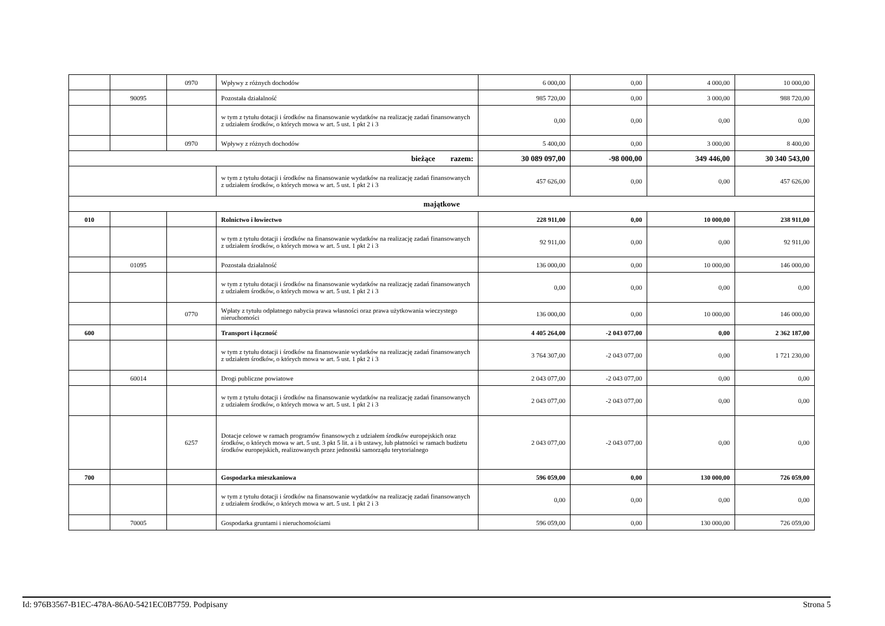| | | 0970 | Wpływy z różnych dochodów | 6 000,00 | 0,00 | 4 000,00 | 10 000,00 |
| | 90095 | | Pozostała działalność | 985 720,00 | 0,00 | 3 000,00 | 988 720,00 |
| | | | w tym z tytułu dotacji i środków na finansowanie wydatków na realizację zadań finansowanych z udziałem środków, o których mowa w art. 5 ust. 1 pkt 2 i 3 | 0,00 | 0,00 | 0,00 | 0,00 |
| | | 0970 | Wpływy z różnych dochodów | 5 400,00 | 0,00 | 3 000,00 | 8 400,00 |
| bieżące razem: | | | | 30 089 097,00 | -98 000,00 | 349 446,00 | 30 340 543,00 |
| | | | w tym z tytułu dotacji i środków na finansowanie wydatków na realizację zadań finansowanych z udziałem środków, o których mowa w art. 5 ust. 1 pkt 2 i 3 | 457 626,00 | 0,00 | 0,00 | 457 626,00 |
| majątkowe | | | | | | | |
| 010 | | | Rolnictwo i łowiectwo | 228 911,00 | 0,00 | 10 000,00 | 238 911,00 |
| | | | w tym z tytułu dotacji i środków na finansowanie wydatków na realizację zadań finansowanych z udziałem środków, o których mowa w art. 5 ust. 1 pkt 2 i 3 | 92 911,00 | 0,00 | 0,00 | 92 911,00 |
| | 01095 | | Pozostała działalność | 136 000,00 | 0,00 | 10 000,00 | 146 000,00 |
| | | | w tym z tytułu dotacji i środków na finansowanie wydatków na realizację zadań finansowanych z udziałem środków, o których mowa w art. 5 ust. 1 pkt 2 i 3 | 0,00 | 0,00 | 0,00 | 0,00 |
| | | 0770 | Wpłaty z tytułu odpłatnego nabycia prawa własności oraz prawa użytkowania wieczystego nieruchomości | 136 000,00 | 0,00 | 10 000,00 | 146 000,00 |
| 600 | | | Transport i łączność | 4 405 264,00 | -2 043 077,00 | 0,00 | 2 362 187,00 |
| | | | w tym z tytułu dotacji i środków na finansowanie wydatków na realizację zadań finansowanych z udziałem środków, o których mowa w art. 5 ust. 1 pkt 2 i 3 | 3 764 307,00 | -2 043 077,00 | 0,00 | 1 721 230,00 |
| | 60014 | | Drogi publiczne powiatowe | 2 043 077,00 | -2 043 077,00 | 0,00 | 0,00 |
| | | | w tym z tytułu dotacji i środków na finansowanie wydatków na realizację zadań finansowanych z udziałem środków, o których mowa w art. 5 ust. 1 pkt 2 i 3 | 2 043 077,00 | -2 043 077,00 | 0,00 | 0,00 |
| | | 6257 | Dotacje celowe w ramach programów finansowych z udziałem środków europejskich oraz środków, o których mowa w art. 5 ust. 3 pkt 5 lit. a i b ustawy, lub płatności w ramach budżetu środków europejskich, realizowanych przez jednostki samorządu terytorialnego | 2 043 077,00 | -2 043 077,00 | 0,00 | 0,00 |
| 700 | | | Gospodarka mieszkaniowa | 596 059,00 | 0,00 | 130 000,00 | 726 059,00 |
| | | | w tym z tytułu dotacji i środków na finansowanie wydatków na realizację zadań finansowanych z udziałem środków, o których mowa w art. 5 ust. 1 pkt 2 i 3 | 0,00 | 0,00 | 0,00 | 0,00 |
| | 70005 | | Gospodarka gruntami i nieruchomościami | 596 059,00 | 0,00 | 130 000,00 | 726 059,00 |
Id: 976B3567-B1EC-478A-86A0-5421EC0B7759. Podpisany Strona 5